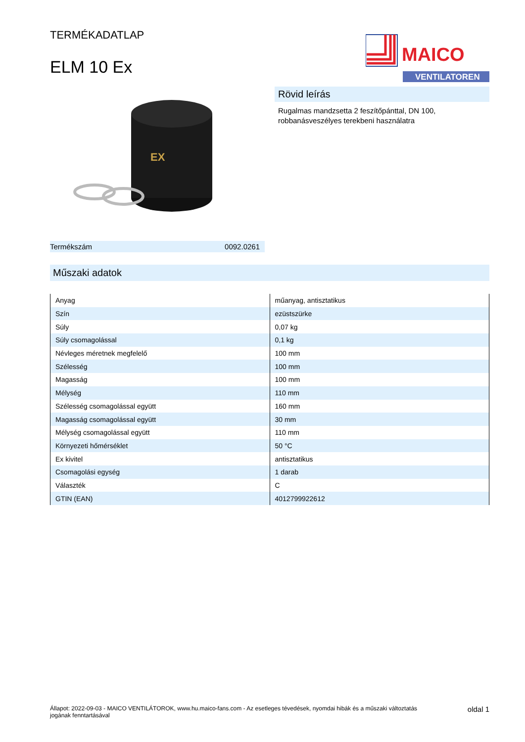TERMÉKADATLAP
ELM 10 Ex
MAICO
VENTILATOREN
EX
Termékszám 0092.0261
Rövid leírás
Rugalmas mandzsetta 2 feszítőpánttal, DN 100,
robbanásveszélyes terekbeni használatra
Műszaki adatok
| Anyag | műanyag, antisztatikus |
| Szín | ezüstszürke |
| Súly | 0,07 kg |
| Súly csomagolással | 0,1 kg |
| Névleges méretnek megfelelő | 100 mm |
| Szélesség | 100 mm |
| Magasság | 100 mm |
| Mélység | 110 mm |
| Szélesség csomagolással együtt | 160 mm |
| Magasság csomagolással együtt | 30 mm |
| Mélység csomagolással együtt | 110 mm |
| Környezeti hőmérséklet | 50 °C |
| Ex kivitel | antisztatikus |
| Csomagolási egység | 1 darab |
| Választék | C |
| GTIN (EAN) | 4012799922612 |
Állapot: 2022-09-03 - MAICO VENTILÁTOROK, www.hu.maico-fans.com - Az esetleges tévedések, nyomdai hibák és a műszaki változtatás jogának fenntartásával
oldal 1